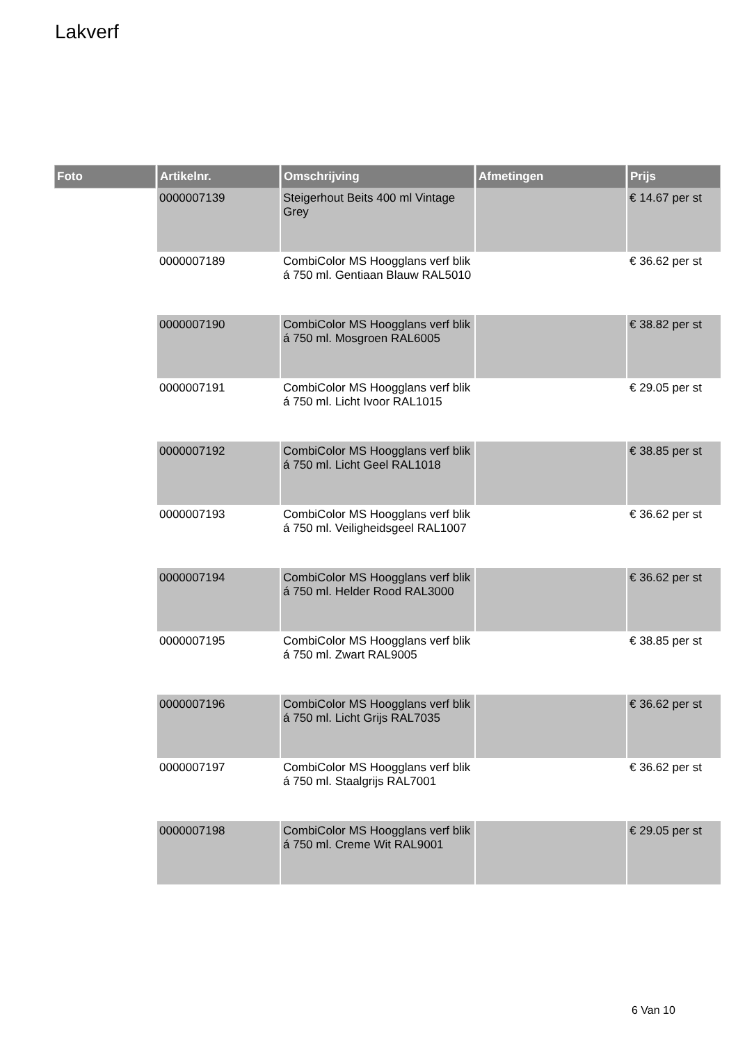Lakverf
| Foto | Artikelnr. | Omschrijving | Afmetingen | Prijs |
| --- | --- | --- | --- | --- |
| | 0000007139 | Steigerhout Beits 400 ml Vintage Grey | | € 14.67 per st |
| | 0000007189 | CombiColor MS Hoogglans verf blik á 750 ml. Gentiaan Blauw RAL5010 | | € 36.62 per st |
| | 0000007190 | CombiColor MS Hoogglans verf blik á 750 ml. Mosgroen RAL6005 | | € 38.82 per st |
| | 0000007191 | CombiColor MS Hoogglans verf blik á 750 ml. Licht Ivoor RAL1015 | | € 29.05 per st |
| | 0000007192 | CombiColor MS Hoogglans verf blik á 750 ml. Licht Geel RAL1018 | | € 38.85 per st |
| | 0000007193 | CombiColor MS Hoogglans verf blik á 750 ml. Veiligheidsgeel RAL1007 | | € 36.62 per st |
| | 0000007194 | CombiColor MS Hoogglans verf blik á 750 ml. Helder Rood RAL3000 | | € 36.62 per st |
| | 0000007195 | CombiColor MS Hoogglans verf blik á 750 ml. Zwart RAL9005 | | € 38.85 per st |
| | 0000007196 | CombiColor MS Hoogglans verf blik á 750 ml. Licht Grijs RAL7035 | | € 36.62 per st |
| | 0000007197 | CombiColor MS Hoogglans verf blik á 750 ml. Staalgrijs RAL7001 | | € 36.62 per st |
| | 0000007198 | CombiColor MS Hoogglans verf blik á 750 ml. Creme Wit RAL9001 | | € 29.05 per st |
6 Van 10